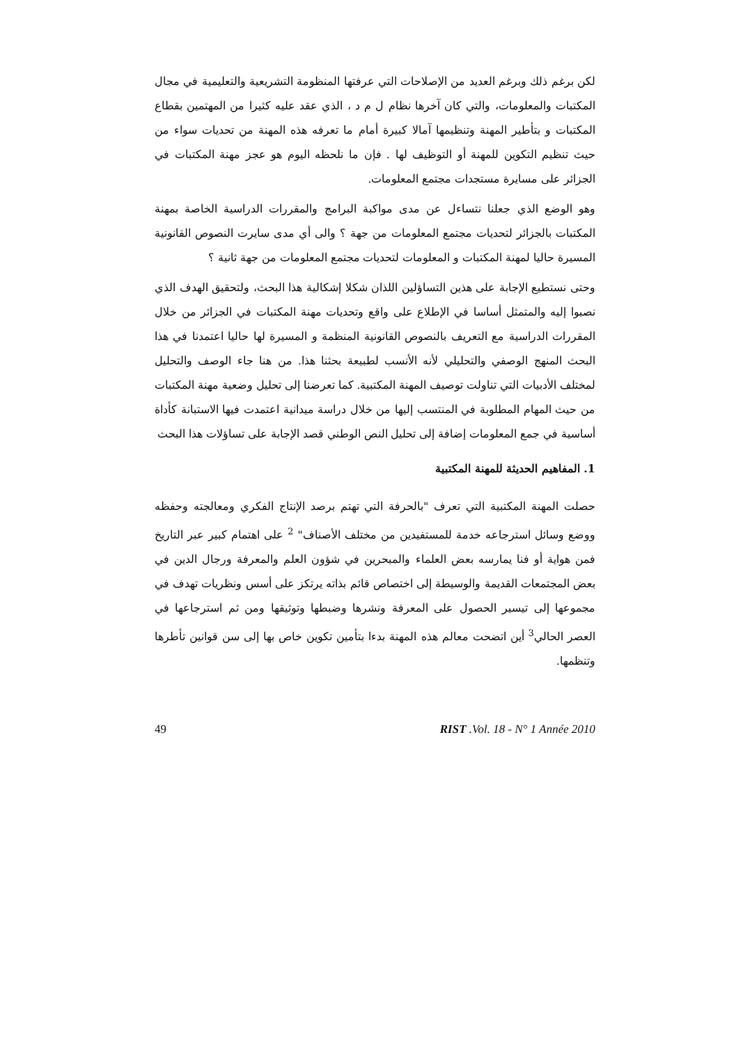لكن برغم ذلك وبرغم العديد من الإصلاحات التي عرفتها المنظومة التشريعية والتعليمية في مجال المكتبات والمعلومات، والتي كان آخرها نظام ل م د ، الذي عقد عليه كثيرا من المهتمين بقطاع المكتبات و بتأطير المهنة وتنظيمها آمالا كبيرة أمام ما تعرفه هذه المهنة من تحديات سواء من حيث تنظيم التكوين للمهنة أو التوظيف لها . فإن ما نلحظه اليوم هو عجز مهنة المكتبات في الجزائر على مسايرة مستجدات مجتمع المعلومات.
وهو الوضع الذي جعلنا نتساءل عن مدى مواكبة البرامج والمقررات الدراسية الخاصة بمهنة المكتبات بالجزائر لتحديات مجتمع المعلومات من جهة ؟ والى أي مدى سايرت النصوص القانونية المسيرة حاليا لمهنة المكتبات و المعلومات لتحديات مجتمع المعلومات من جهة ثانية ؟
وحتى نستطيع الإجابة على هذين التساؤلين اللذان شكلا إشكالية هذا البحث، ولتحقيق الهدف الذي نصبوا إليه والمتمثل أساسا في الإطلاع على واقع وتحديات مهنة المكتبات في الجزائر من خلال المقررات الدراسية مع التعريف بالنصوص القانونية المنظمة و المسيرة لها حاليا اعتمدنا في هذا البحث المنهج الوصفي والتحليلي لأنه الأنسب لطبيعة بحثنا هذا. من هنا جاء الوصف والتحليل لمختلف الأدبيات التي تناولت توصيف المهنة المكتبية. كما تعرضنا إلى تحليل وضعية مهنة المكتبات من حيث المهام المطلوبة في المنتسب إليها من خلال دراسة ميدانية اعتمدت فيها الاستبانة كأداة أساسية في جمع المعلومات إضافة إلى تحليل النص الوطني قصد الإجابة على تساؤلات هذا البحث
1. المفاهيم الحديثة للمهنة المكتبية
حصلت المهنة المكتبية التي تعرف "بالحرفة التي تهتم برصد الإنتاج الفكري ومعالجته وحفظه ووضع وسائل استرجاعه خدمة للمستفيدين من مختلف الأصناف" <sup>2</sup> على اهتمام كبير عبر التاريخ فمن هواية أو فنا يمارسه بعض العلماء والمبحرين في شؤون العلم والمعرفة ورجال الدين في بعض المجتمعات القديمة والوسيطة إلى اختصاص قائم بذاته يرتكز على أسس ونظريات تهدف في مجموعها إلى تيسير الحصول على المعرفة ونشرها وضبطها وتوثيقها ومن ثم استرجاعها في العصر الحالي<sup>3</sup> أين اتضحت معالم هذه المهنة بدءا بتأمين تكوين خاص بها إلى سن قوانين تأطرها وتنظمها.
49 RIST .Vol. 18 - N° 1 Année 2010